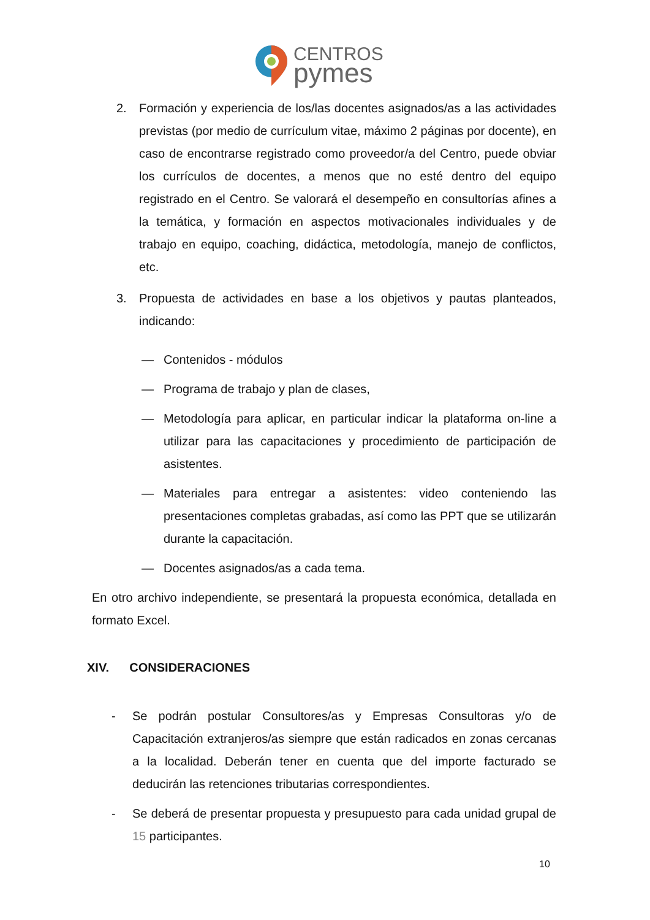CENTROS
pymes
2. Formación y experiencia de los/las docentes asignados/as a las actividades previstas (por medio de currículum vitae, máximo 2 páginas por docente), en caso de encontrarse registrado como proveedor/a del Centro, puede obviar los currículos de docentes, a menos que no esté dentro del equipo registrado en el Centro. Se valorará el desempeño en consultorías afines a la temática, y formación en aspectos motivacionales individuales y de trabajo en equipo, coaching, didáctica, metodología, manejo de conflictos, etc.
3. Propuesta de actividades en base a los objetivos y pautas planteados, indicando:
— Contenidos - módulos
— Programa de trabajo y plan de clases,
— Metodología para aplicar, en particular indicar la plataforma on-line a utilizar para las capacitaciones y procedimiento de participación de asistentes.
— Materiales para entregar a asistentes: video conteniendo las presentaciones completas grabadas, así como las PPT que se utilizarán durante la capacitación.
— Docentes asignados/as a cada tema.
En otro archivo independiente, se presentará la propuesta económica, detallada en formato Excel.
XIV. CONSIDERACIONES
- Se podrán postular Consultores/as y Empresas Consultoras y/o de Capacitación extranjeros/as siempre que están radicados en zonas cercanas a la localidad. Deberán tener en cuenta que del importe facturado se deducirán las retenciones tributarias correspondientes.
- Se deberá de presentar propuesta y presupuesto para cada unidad grupal de 15 participantes.
10